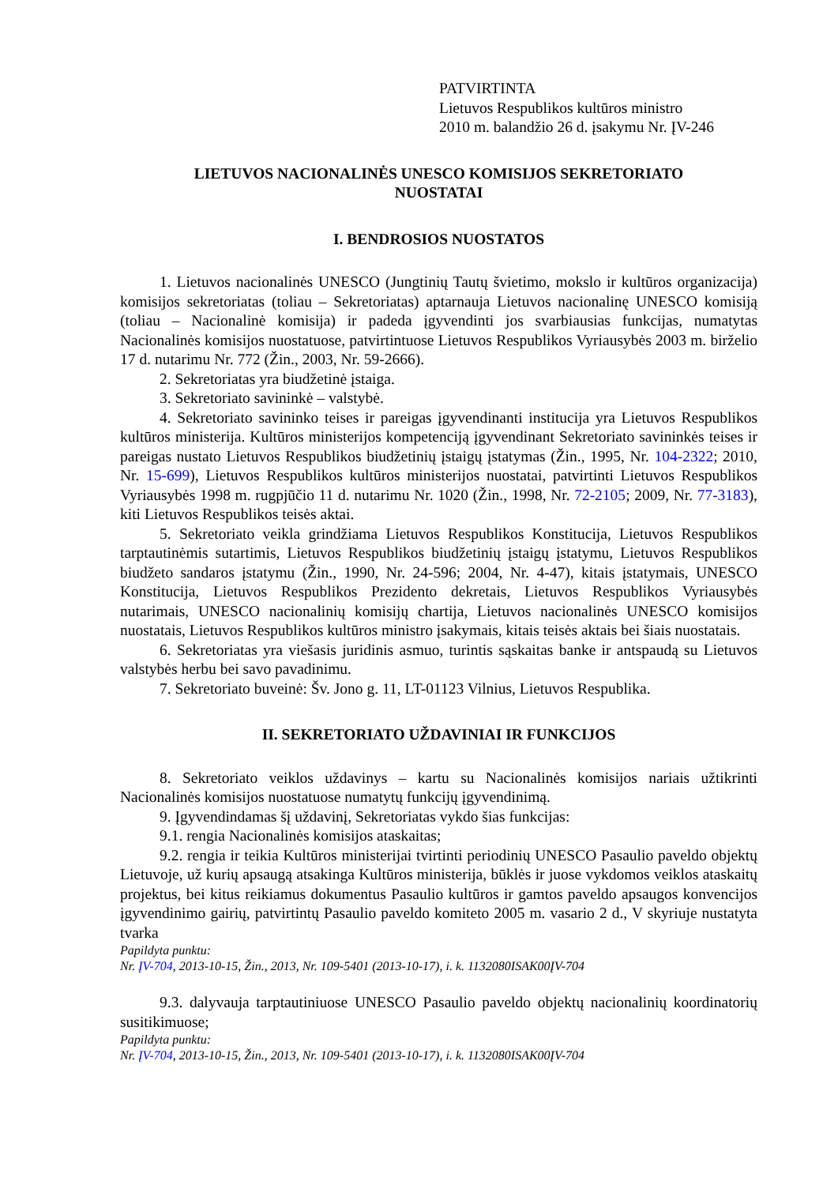PATVIRTINTA
Lietuvos Respublikos kultūros ministro
2010 m. balandžio 26 d. įsakymu Nr. ĮV-246
LIETUVOS NACIONALINĖS UNESCO KOMISIJOS SEKRETORIATO
NUOSTATAI
I. BENDROSIOS NUOSTATOS
1. Lietuvos nacionalinės UNESCO (Jungtinių Tautų švietimo, mokslo ir kultūros organizacija) komisijos sekretoriatas (toliau – Sekretoriatas) aptarnauja Lietuvos nacionalinę UNESCO komisiją (toliau – Nacionalinė komisija) ir padeda įgyvendinti jos svarbiausias funkcijas, numatytas Nacionalinės komisijos nuostatuose, patvirtintuose Lietuvos Respublikos Vyriausybės 2003 m. birželio 17 d. nutarimu Nr. 772 (Žin., 2003, Nr. 59-2666).
2. Sekretoriatas yra biudžetinė įstaiga.
3. Sekretoriato savininkė – valstybė.
4. Sekretoriato savininko teises ir pareigas įgyvendinanti institucija yra Lietuvos Respublikos kultūros ministerija. Kultūros ministerijos kompetenciją įgyvendinant Sekretoriato savininkės teises ir pareigas nustato Lietuvos Respublikos biudžetinių įstaigų įstatymas (Žin., 1995, Nr. 104-2322; 2010, Nr. 15-699), Lietuvos Respublikos kultūros ministerijos nuostatai, patvirtinti Lietuvos Respublikos Vyriausybės 1998 m. rugpjūčio 11 d. nutarimu Nr. 1020 (Žin., 1998, Nr. 72-2105; 2009, Nr. 77-3183), kiti Lietuvos Respublikos teisės aktai.
5. Sekretoriato veikla grindžiama Lietuvos Respublikos Konstitucija, Lietuvos Respublikos tarptautinėmis sutartimis, Lietuvos Respublikos biudžetinių įstaigų įstatymu, Lietuvos Respublikos biudžeto sandaros įstatymu (Žin., 1990, Nr. 24-596; 2004, Nr. 4-47), kitais įstatymais, UNESCO Konstitucija, Lietuvos Respublikos Prezidento dekretais, Lietuvos Respublikos Vyriausybės nutarimais, UNESCO nacionalinių komisijų chartija, Lietuvos nacionalinės UNESCO komisijos nuostatais, Lietuvos Respublikos kultūros ministro įsakymais, kitais teisės aktais bei šiais nuostatais.
6. Sekretoriatas yra viešasis juridinis asmuo, turintis sąskaitas banke ir antspaudą su Lietuvos valstybės herbu bei savo pavadinimu.
7. Sekretoriato buveinė: Šv. Jono g. 11, LT-01123 Vilnius, Lietuvos Respublika.
II. SEKRETORIATO UŽDAVINIAI IR FUNKCIJOS
8. Sekretoriato veiklos uždavinys – kartu su Nacionalinės komisijos nariais užtikrinti Nacionalinės komisijos nuostatuose numatytų funkcijų įgyvendinimą.
9. Įgyvendindamas šį uždavinį, Sekretoriatas vykdo šias funkcijas:
9.1. rengia Nacionalinės komisijos ataskaitas;
9.2. rengia ir teikia Kultūros ministerijai tvirtinti periodinių UNESCO Pasaulio paveldo objektų Lietuvoje, už kurių apsaugą atsakinga Kultūros ministerija, būklės ir juose vykdomos veiklos ataskaitų projektus, bei kitus reikiamus dokumentus Pasaulio kultūros ir gamtos paveldo apsaugos konvencijos įgyvendinimo gairių, patvirtintų Pasaulio paveldo komiteto 2005 m. vasario 2 d., V skyriuje nustatyta tvarka
Papildyta punktu:
Nr. ĮV-704, 2013-10-15, Žin., 2013, Nr. 109-5401 (2013-10-17), i. k. 1132080ISAK00ĮV-704
9.3. dalyvauja tarptautiniuose UNESCO Pasaulio paveldo objektų nacionalinių koordinatorių susitikimuose;
Papildyta punktu:
Nr. ĮV-704, 2013-10-15, Žin., 2013, Nr. 109-5401 (2013-10-17), i. k. 1132080ISAK00ĮV-704